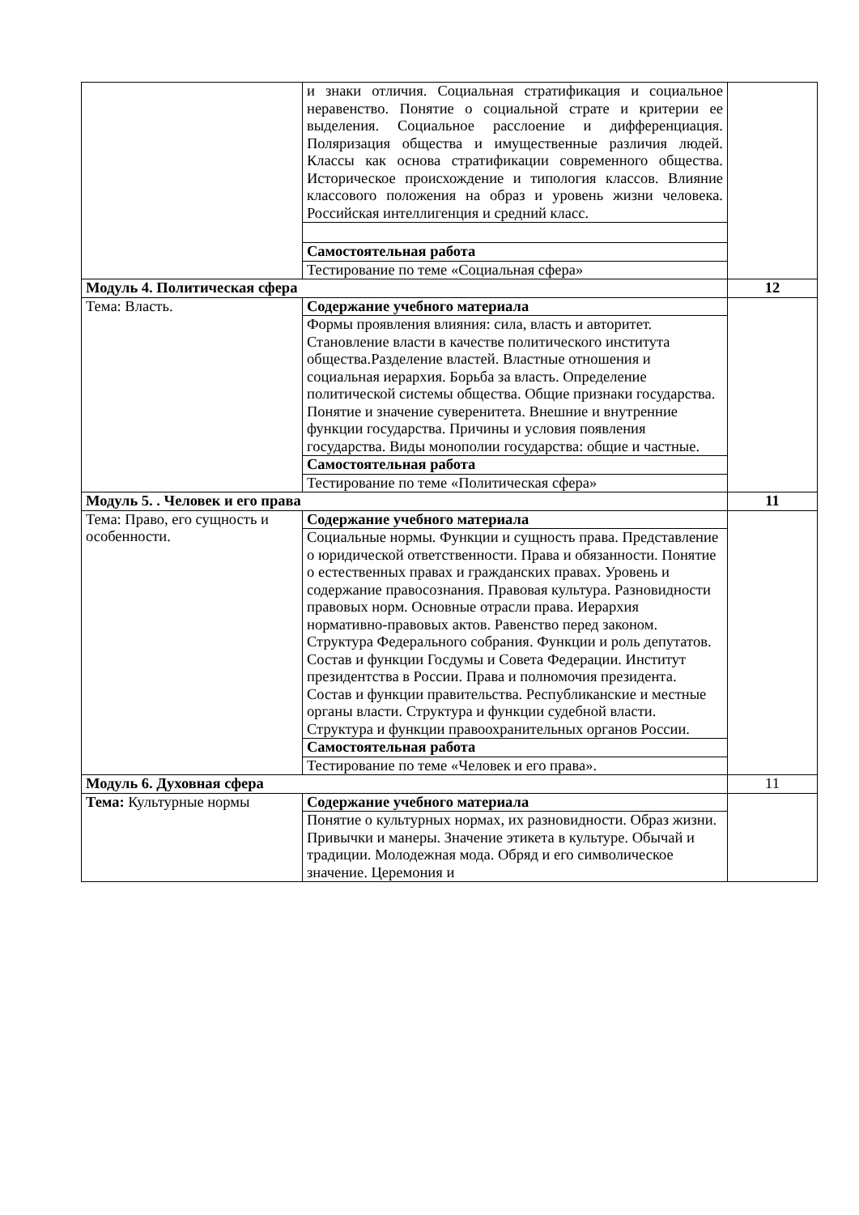| | и знаки отличия. Социальная стратификация и социальное неравенство. Понятие о социальной страте и критерии ее выделения. Социальное расслоение и дифференциация. Поляризация общества и имущественные различия людей. Классы как основа стратификации современного общества. Историческое происхождение и типология классов. Влияние классового положения на образ и уровень жизни человека. Российская интеллигенция и средний класс. | |
| | Самостоятельная работа | |
| | Тестирование по теме «Социальная сфера» | |
| Модуль 4. Политическая сфера | | 12 |
| Тема: Власть. | Содержание учебного материала | |
| | Формы проявления влияния: сила, власть и авторитет. Становление власти в качестве политического института общества.Разделение властей. Властные отношения и социальная иерархия. Борьба за власть. Определение политической системы общества. Общие признаки государства. Понятие и значение суверенитета. Внешние и внутренние функции государства. Причины и условия появления государства. Виды монополии государства: общие и частные. | |
| | Самостоятельная работа | |
| | Тестирование по теме «Политическая сфера» | |
| Модуль 5. . Человек и его права | | 11 |
| Тема: Право, его сущность и особенности. | Содержание учебного материала | |
| | Социальные нормы. Функции и сущность права. Представление о юридической ответственности. Права и обязанности. Понятие о естественных правах и гражданских правах. Уровень и содержание правосознания. Правовая культура. Разновидности правовых норм. Основные отрасли права. Иерархия нормативно-правовых актов. Равенство перед законом. Структура Федерального собрания. Функции и роль депутатов. Состав и функции Госдумы и Совета Федерации. Институт президентства в России. Права и полномочия президента. Состав и функции правительства. Республиканские и местные органы власти. Структура и функции судебной власти. Структура и функции правоохранительных органов России. | |
| | Самостоятельная работа | |
| | Тестирование по теме «Человек и его права». | |
| Модуль 6. Духовная сфера | | 11 |
| Тема: Культурные нормы | Содержание учебного материала | |
| | Понятие о культурных нормах, их разновидности. Образ жизни. Привычки и манеры. Значение этикета в культуре. Обычай и традиции. Молодежная мода. Обряд и его символическое значение. Церемония и | |